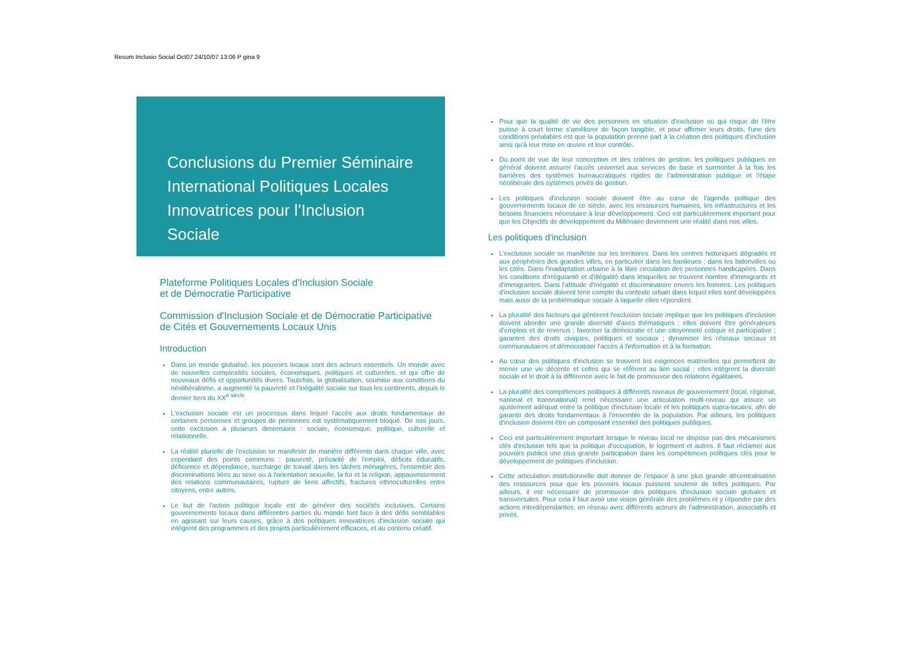Resum Inclusio Social Oct07 24/10/07 13:06 P gina 9
Conclusions du Premier Séminaire International Politiques Locales Innovatrices pour l’Inclusion Sociale
Plateforme Politiques Locales d'Inclusion Sociale
et de Démocratie Participative
Commission d'Inclusion Sociale et de Démocratie Participative
de Cités et Gouvernements Locaux Unis
Introduction
Dans un monde globalisé, les pouvoirs locaux sont des acteurs essentiels. Un monde avec de nouvelles complexités sociales, économiques, politiques et culturelles, et qui offre de nouveaux défis et opportunités divers. Toutefois, la globalisation, soumise aux conditions du néolibéralisme, a augmenté la pauvreté et l'inégalité sociale sur tous les continents, depuis le dernier tiers du XX<sup>e siècle</sup>.
L'exclusion sociale est un processus dans lequel l'accès aux droits fondamentaux de certaines personnes et groupes de personnes est systématiquement bloqué. De nos jours, cette exclusion a plusieurs dimensions : sociale, économique, politique, culturelle et relationnelle.
La réalité plurielle de l'exclusion se manifeste de manière différente dans chaque ville, avec cependant des points communs : pauvreté, précarité de l'emploi, déficits éducatifs, déficience et dépendance, surcharge de travail dans les tâches ménagères, l'ensemble des discriminations liées au sexe ou à l'orientation sexuelle, la foi et la religion, appauvrissement des relations communautaires, rupture de liens affectifs, fractures ethnoculturelles entre citoyens, entre autres.
Le but de l'action politique locale est de générer des sociétés inclusives. Certains gouvernements locaux dans différentes parties du monde font face à des défis semblables en agissant sur leurs causes, grâce à des politiques innovatrices d'inclusion sociale qui intègrent des programmes et des projets particulièrement efficaces, et au contenu créatif.
Pour que la qualité de vie des personnes en situation d'exclusion ou qui risque de l'être puisse à court terme s'améliorer de façon tangible, et pour affirmer leurs droits, l'une des conditions préalables est que la population prenne part à la création des politiques d'inclusion ainsi qu'à leur mise en œuvre et leur contrôle.
Du point de vue de leur conception et des critères de gestion, les politiques publiques en général doivent assurer l'accès universel aux services de base et surmonter à la fois les barrières des systèmes bureaucratiques rigides de l'administration publique et l'étape néolibérale des systèmes privés de gestion.
Les politiques d'inclusion sociale doivent être au cœur de l'agenda politique des gouvernements locaux de ce siècle, avec les ressources humaines, les infrastructures et les besoins financiers nécessaire à leur développement. Ceci est particulièrement important pour que les Objectifs de développement du Millénaire deviennent une réalité dans nos villes.
Les politiques d'inclusion
L'exclusion sociale se manifeste sur les territoires. Dans les centres historiques dégradés et aux périphéries des grandes villes, en particulier dans les banlieues ; dans les bidonvilles ou les cités. Dans l'inadaptation urbaine à la libre circulation des personnes handicapées. Dans les conditions d'irrégularité et d'illégalité dans lesquelles se trouvent nombre d'immigrants et d'immigrantes. Dans l'attitude d'inégalité et discriminatoire envers les femmes. Les politiques d'inclusion sociale doivent tenir compte du contexte urbain dans lequel elles sont développées mais aussi de la problématique sociale à laquelle elles répondent.
La pluralité des facteurs qui génèrent l'exclusion sociale implique que les politiques d'inclusion doivent aborder une grande diversité d'axes thématiques : elles doivent être génératrices d'emplois et de revenus ; favoriser la démocratie et une citoyenneté critique et participative ; garantes des droits civiques, politiques et sociaux ; dynamiser les réseaux sociaux et communautaires et démocratiser l'accès à l'information et à la formation.
Au cœur des politiques d'inclusion se trouvent les exigences matérielles qui permettent de mener une vie décente et celles qui se réfèrent au lien social ; elles intègrent la diversité sociale et le droit à la différence avec le fait de promouvoir des relations égalitaires.
La pluralité des compétences politiques à différents niveaux de gouvernement (local, régional, national et transnational) rend nécessaire une articulation multi-niveau qui assure un ajustement adéquat entre la politique d'inclusion locale et les politiques supra-locales, afin de garantir des droits fondamentaux à l'ensemble de la population. Par ailleurs, les politiques d'inclusion doivent être un composant essentiel des politiques publiques.
Ceci est particulièrement important lorsque le niveau local ne dispose pas des mécanismes clés d'inclusion tels que la politique d'occupation, le logement et autres. Il faut réclamer aux pouvoirs publics une plus grande participation dans les compétences politiques clés pour le développement de politiques d'inclusion.
Cette articulation institutionnelle doit donner de l'espace à une plus grande décentralisation des ressources pour que les pouvoirs locaux puissent soutenir de telles politiques. Par ailleurs, il est nécessaire de promouvoir des politiques d'inclusion sociale globales et transversales. Pour cela il faut avoir une vision générale des problèmes et y répondre par des actions interdépendantes, en réseau avec différents acteurs de l'administration, associatifs et privés.